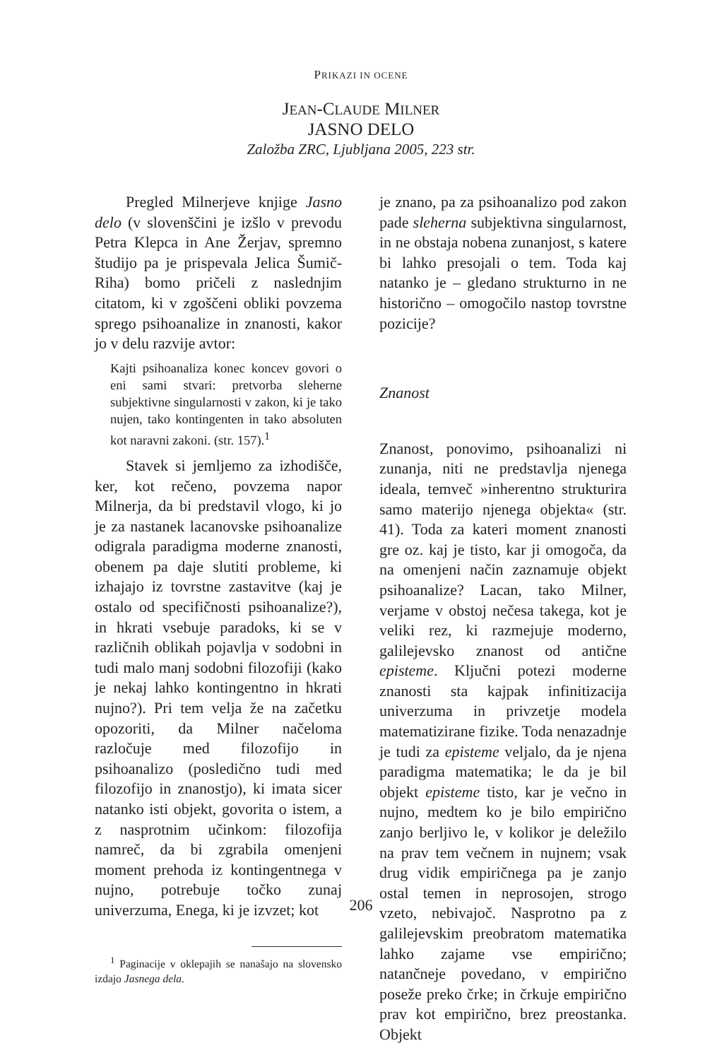PRIKAZI IN OCENE
JEAN-CLAUDE MILNER
JASNO DELO
Založba ZRC, Ljubljana 2005, 223 str.
Pregled Milnerjeve knjige Jasno delo (v slovenščini je izšlo v prevodu Petra Klepca in Ane Žerjav, spremno študijo pa je prispevala Jelica Šumič-Riha) bomo pričeli z naslednjim citatom, ki v zgoščeni obliki povzema sprego psihoanalize in znanosti, kakor jo v delu razvije avtor:
Kajti psihoanaliza konec koncev govori o eni sami stvari: pretvorba sleherne subjektivne singularnosti v zakon, ki je tako nujen, tako kontingenten in tako absoluten kot naravni zakoni. (str. 157).<sup>1</sup>
Stavek si jemljemo za izhodišče, ker, kot rečeno, povzema napor Milnerja, da bi predstavil vlogo, ki jo je za nastanek lacanovske psihoanalize odigrala paradigma moderne znanosti, obenem pa daje slutiti probleme, ki izhajajo iz tovrstne zastavitve (kaj je ostalo od specifičnosti psihoanalize?), in hkrati vsebuje paradoks, ki se v različnih oblikah pojavlja v sodobni in tudi malo manj sodobni filozofiji (kako je nekaj lahko kontingentno in hkrati nujno?). Pri tem velja že na začetku opozoriti, da Milner načeloma razločuje med filozofijo in psihoanalizo (posledično tudi med filozofijo in znanostjo), ki imata sicer natanko isti objekt, govorita o istem, a z nasprotnim učinkom: filozofija namreč, da bi zgrabila omenjeni moment prehoda iz kontingentnega v nujno, potrebuje točko zunaj univerzuma, Enega, ki je izvzet; kot
<sup>1</sup> Paginacije v oklepajih se nanašajo na slovensko izdajo Jasnega dela.
je znano, pa za psihoanalizo pod zakon pade sleherna subjektivna singularnost, in ne obstaja nobena zunanjost, s katere bi lahko presojali o tem. Toda kaj natanko je – gledano strukturno in ne historično – omogočilo nastop tovrstne pozicije?
Znanost
Znanost, ponovimo, psihoanalizi ni zunanja, niti ne predstavlja njenega ideala, temveč »inherentno strukturira samo materijo njenega objekta« (str. 41). Toda za kateri moment znanosti gre oz. kaj je tisto, kar ji omogoča, da na omenjeni način zaznamuje objekt psihoanalize? Lacan, tako Milner, verjame v obstoj nečesa takega, kot je veliki rez, ki razmejuje moderno, galilejevsko znanost od antične episteme. Ključni potezi moderne znanosti sta kajpak infinitizacija univerzuma in privzetje modela matematizirane fizike. Toda nenazadnje je tudi za episteme veljalo, da je njena paradigma matematika; le da je bil objekt episteme tisto, kar je večno in nujno, medtem ko je bilo empirično zanjo berljivo le, v kolikor je deležilo na prav tem večnem in nujnem; vsak drug vidik empiričnega pa je zanjo ostal temen in neprosojen, strogo vzeto, nebivajoč. Nasprotno pa z galilejevskim preobratom matematika lahko zajame vse empirično; natančneje povedano, v empirično poseže preko črke; in črkuje empirično prav kot empirično, brez preostanka. Objekt
206